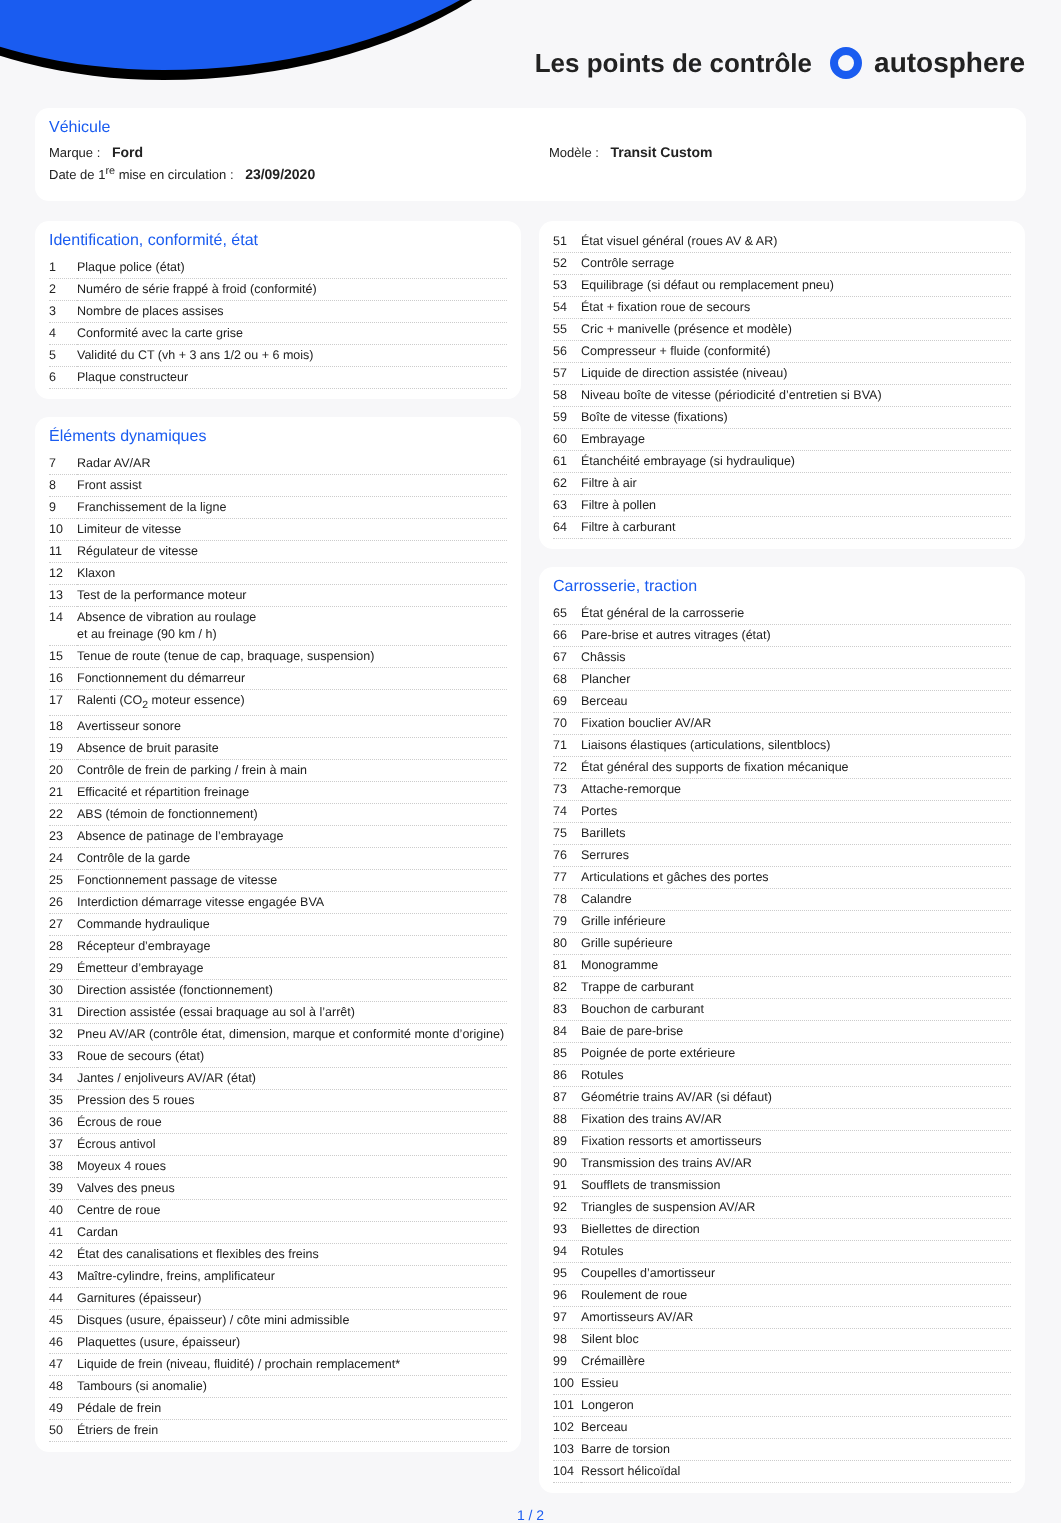Les points de contrôle autosphere
Véhicule
Marque : Ford Modèle : Transit Custom
Date de 1<sup>re</sup> mise en circulation : 23/09/2020
Identification, conformité, état
| 1 | Plaque police (état) |
| 2 | Numéro de série frappé à froid (conformité) |
| 3 | Nombre de places assises |
| 4 | Conformité avec la carte grise |
| 5 | Validité du CT (vh + 3 ans 1/2 ou + 6 mois) |
| 6 | Plaque constructeur |
Éléments dynamiques
| 7 | Radar AV/AR |
| 8 | Front assist |
| 9 | Franchissement de la ligne |
| 10 | Limiteur de vitesse |
| 11 | Régulateur de vitesse |
| 12 | Klaxon |
| 13 | Test de la performance moteur |
| 14 | Absence de vibration au roulage et au freinage (90 km / h) |
| 15 | Tenue de route (tenue de cap, braquage, suspension) |
| 16 | Fonctionnement du démarreur |
| 17 | Ralenti (CO<sub>2</sub> moteur essence) |
| 18 | Avertisseur sonore |
| 19 | Absence de bruit parasite |
| 20 | Contrôle de frein de parking / frein à main |
| 21 | Efficacité et répartition freinage |
| 22 | ABS (témoin de fonctionnement) |
| 23 | Absence de patinage de l’embrayage |
| 24 | Contrôle de la garde |
| 25 | Fonctionnement passage de vitesse |
| 26 | Interdiction démarrage vitesse engagée BVA |
| 27 | Commande hydraulique |
| 28 | Récepteur d’embrayage |
| 29 | Émetteur d’embrayage |
| 30 | Direction assistée (fonctionnement) |
| 31 | Direction assistée (essai braquage au sol à l’arrêt) |
| 32 | Pneu AV/AR (contrôle état, dimension, marque et conformité monte d’origine) |
| 33 | Roue de secours (état) |
| 34 | Jantes / enjoliveurs AV/AR (état) |
| 35 | Pression des 5 roues |
| 36 | Écrous de roue |
| 37 | Écrous antivol |
| 38 | Moyeux 4 roues |
| 39 | Valves des pneus |
| 40 | Centre de roue |
| 41 | Cardan |
| 42 | État des canalisations et flexibles des freins |
| 43 | Maître-cylindre, freins, amplificateur |
| 44 | Garnitures (épaisseur) |
| 45 | Disques (usure, épaisseur) / côte mini admissible |
| 46 | Plaquettes (usure, épaisseur) |
| 47 | Liquide de frein (niveau, fluidité) / prochain remplacement* |
| 48 | Tambours (si anomalie) |
| 49 | Pédale de frein |
| 50 | Étriers de frein |
| 51 | État visuel général (roues AV & AR) |
| 52 | Contrôle serrage |
| 53 | Equilibrage (si défaut ou remplacement pneu) |
| 54 | État + fixation roue de secours |
| 55 | Cric + manivelle (présence et modèle) |
| 56 | Compresseur + fluide (conformité) |
| 57 | Liquide de direction assistée (niveau) |
| 58 | Niveau boîte de vitesse (périodicité d’entretien si BVA) |
| 59 | Boîte de vitesse (fixations) |
| 60 | Embrayage |
| 61 | Étanchéité embrayage (si hydraulique) |
| 62 | Filtre à air |
| 63 | Filtre à pollen |
| 64 | Filtre à carburant |
Carrosserie, traction
| 65 | État général de la carrosserie |
| 66 | Pare-brise et autres vitrages (état) |
| 67 | Châssis |
| 68 | Plancher |
| 69 | Berceau |
| 70 | Fixation bouclier AV/AR |
| 71 | Liaisons élastiques (articulations, silentblocs) |
| 72 | État général des supports de fixation mécanique |
| 73 | Attache-remorque |
| 74 | Portes |
| 75 | Barillets |
| 76 | Serrures |
| 77 | Articulations et gâches des portes |
| 78 | Calandre |
| 79 | Grille inférieure |
| 80 | Grille supérieure |
| 81 | Monogramme |
| 82 | Trappe de carburant |
| 83 | Bouchon de carburant |
| 84 | Baie de pare-brise |
| 85 | Poignée de porte extérieure |
| 86 | Rotules |
| 87 | Géométrie trains AV/AR (si défaut) |
| 88 | Fixation des trains AV/AR |
| 89 | Fixation ressorts et amortisseurs |
| 90 | Transmission des trains AV/AR |
| 91 | Soufflets de transmission |
| 92 | Triangles de suspension AV/AR |
| 93 | Biellettes de direction |
| 94 | Rotules |
| 95 | Coupelles d’amortisseur |
| 96 | Roulement de roue |
| 97 | Amortisseurs AV/AR |
| 98 | Silent bloc |
| 99 | Crémaillère |
| 100 | Essieu |
| 101 | Longeron |
| 102 | Berceau |
| 103 | Barre de torsion |
| 104 | Ressort hélicoïdal |
1 / 2